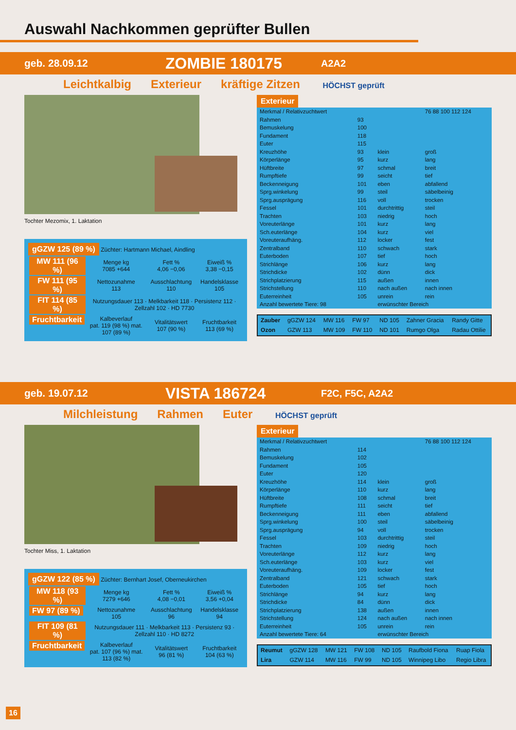Auswahl Nachkommen geprüfter Bullen
geb. 28.09.12 ZOMBIE 180175 A2A2
Leichtkalbig Exterieur kräftige Zitzen HÖCHST geprüft
Tochter Mezomix, 1. Laktation
gGZW 125 (89 %) Züchter: Hartmann Michael, Aindling
| MW 111 (96 %) | Menge kg 7085 +644 | Fett % 4,06 −0,06 | Eiweiß % 3,38 −0,15 |
| FW 111 (95 %) | Nettozunahme 113 | Ausschlachtung 110 | Handelsklasse 105 |
| FIT 114 (85 %) | Nutzungsdauer 113 · Melkbarkeit 118 · Persistenz 112 · Zellzahl 102 · HD 7730 | | |
| Fruchtbarkeit | Kalbeverlauf pat. 119 (98 %) mat. 107 (89 %) | Vitalitätswert 107 (90 %) | Fruchtbarkeit 113 (69 %) |
Exterieur
| Merkmal / Relativzuchtwert | | | 76 88 100 112 124 |
| --- | --- | --- | --- |
| Rahmen | 93 | | |
| Bemuskelung | 100 | | |
| Fundament | 118 | | |
| Euter | 115 | | |
| Kreuzhöhe | 93 | klein | groß |
| Körperlänge | 95 | kurz | lang |
| Hüftbreite | 97 | schmal | breit |
| Rumpftiefe | 99 | seicht | tief |
| Beckenneigung | 101 | eben | abfallend |
| Sprg.winkelung | 99 | steil | säbelbeinig |
| Sprg.ausprägung | 116 | voll | trocken |
| Fessel | 101 | durchtrittig | steil |
| Trachten | 103 | niedrig | hoch |
| Voreuterlänge | 101 | kurz | lang |
| Sch.euterlänge | 104 | kurz | viel |
| Voreuteraufhäng. | 112 | locker | fest |
| Zentralband | 110 | schwach | stark |
| Euterboden | 107 | tief | hoch |
| Strichlänge | 106 | kurz | lang |
| Strichdicke | 102 | dünn | dick |
| Strichplatzierung | 115 | außen | innen |
| Strichstellung | 110 | nach außen | nach innen |
| Euterreinheit | 105 | unrein | rein |
| Anzahl bewertete Tiere: 98 | | erwünschter Bereich | |
| Zauber | gGZW 124 | MW 116 | FW 97 | ND 105 | Zahner Gracia | Randy Gitte |
| Ozon | GZW 113 | MW 109 | FW 110 | ND 101 | Rumgo Olga | Radau Ottilie |
geb. 19.07.12 VISTA 186724 F2C, F5C, A2A2
Milchleistung Rahmen Euter HÖCHST geprüft
Tochter Miss, 1. Laktation
gGZW 122 (85 %) Züchter: Bernhart Josef, Oberneukirchen
| MW 118 (93 %) | Menge kg 7279 +646 | Fett % 4,08 −0,01 | Eiweiß % 3,56 +0,04 |
| FW 97 (89 %) | Nettozunahme 105 | Ausschlachtung 96 | Handelsklasse 94 |
| FIT 109 (81 %) | Nutzungsdauer 111 · Melkbarkeit 113 · Persistenz 93 · Zellzahl 110 · HD 8272 | | |
| Fruchtbarkeit | Kalbeverlauf pat. 107 (96 %) mat. 113 (82 %) | Vitalitätswert 96 (81 %) | Fruchtbarkeit 104 (63 %) |
Exterieur
| Merkmal / Relativzuchtwert | | | 76 88 100 112 124 |
| --- | --- | --- | --- |
| Rahmen | 114 | | |
| Bemuskelung | 102 | | |
| Fundament | 105 | | |
| Euter | 120 | | |
| Kreuzhöhe | 114 | klein | groß |
| Körperlänge | 110 | kurz | lang |
| Hüftbreite | 108 | schmal | breit |
| Rumpftiefe | 111 | seicht | tief |
| Beckenneigung | 111 | eben | abfallend |
| Sprg.winkelung | 100 | steil | säbelbeinig |
| Sprg.ausprägung | 94 | voll | trocken |
| Fessel | 103 | durchtrittig | steil |
| Trachten | 109 | niedrig | hoch |
| Voreuterlänge | 112 | kurz | lang |
| Sch.euterlänge | 103 | kurz | viel |
| Voreuteraufhäng. | 109 | locker | fest |
| Zentralband | 121 | schwach | stark |
| Euterboden | 105 | tief | hoch |
| Strichlänge | 94 | kurz | lang |
| Strichdicke | 84 | dünn | dick |
| Strichplatzierung | 138 | außen | innen |
| Strichstellung | 124 | nach außen | nach innen |
| Euterreinheit | 105 | unrein | rein |
| Anzahl bewertete Tiere: 64 | | erwünschter Bereich | |
| Reumut | gGZW 128 | MW 121 | FW 108 | ND 105 | Raufbold Fiona | Ruap Fiola |
| Lira | GZW 114 | MW 116 | FW 99 | ND 105 | Winnipeg Libo | Regio Libra |
16